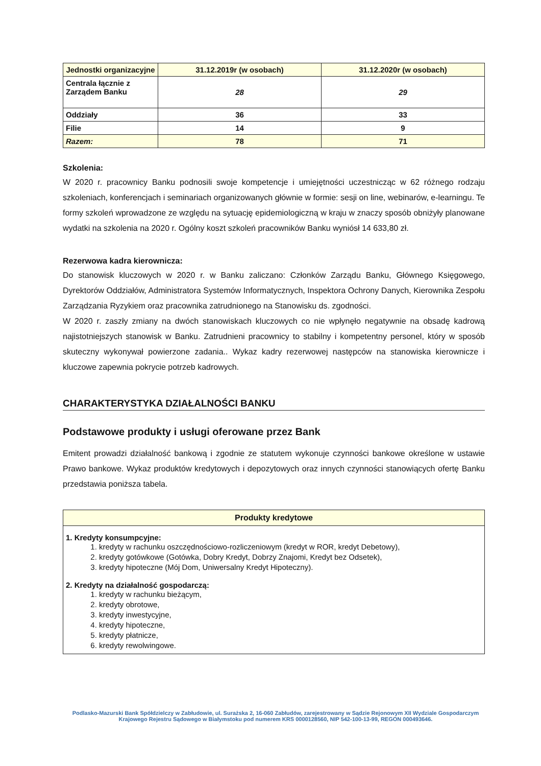| Jednostki organizacyjne | 31.12.2019r (w osobach) | 31.12.2020r (w osobach) |
| --- | --- | --- |
| Centrala łącznie z Zarządem Banku | 28 | 29 |
| Oddziały | 36 | 33 |
| Filie | 14 | 9 |
| Razem: | 78 | 71 |
Szkolenia:
W 2020 r. pracownicy Banku podnosili swoje kompetencje i umiejętności uczestnicząc w 62 różnego rodzaju szkoleniach, konferencjach i seminariach organizowanych głównie w formie: sesji on line, webinarów, e-learningu. Te formy szkoleń wprowadzone ze względu na sytuację epidemiologiczną w kraju w znaczy sposób obniżyły planowane wydatki na szkolenia na 2020 r. Ogólny koszt szkoleń pracowników Banku wyniósł 14 633,80 zł.
Rezerwowa kadra kierownicza:
Do stanowisk kluczowych w 2020 r. w Banku zaliczano: Członków Zarządu Banku, Głównego Księgowego, Dyrektorów Oddziałów, Administratora Systemów Informatycznych, Inspektora Ochrony Danych, Kierownika Zespołu Zarządzania Ryzykiem oraz pracownika zatrudnionego na Stanowisku ds. zgodności.
W 2020 r. zaszły zmiany na dwóch stanowiskach kluczowych co nie wpłynęło negatywnie na obsadę kadrową najistotniejszych stanowisk w Banku. Zatrudnieni pracownicy to stabilny i kompetentny personel, który w sposób skuteczny wykonywał powierzone zadania.. Wykaz kadry rezerwowej następców na stanowiska kierownicze i kluczowe zapewnia pokrycie potrzeb kadrowych.
CHARAKTERYSTYKA DZIAŁALNOŚCI BANKU
Podstawowe produkty i usługi oferowane przez Bank
Emitent prowadzi działalność bankową i zgodnie ze statutem wykonuje czynności bankowe określone w ustawie Prawo bankowe. Wykaz produktów kredytowych i depozytowych oraz innych czynności stanowiących ofertę Banku przedstawia poniższa tabela.
| Produkty kredytowe |
| --- |
| 1. Kredyty konsumpcyjne: 1. kredyty w rachunku oszczędnościowo-rozliczeniowym (kredyt w ROR, kredyt Debetowy), 2. kredyty gotówkowe (Gotówka, Dobry Kredyt, Dobrzy Znajomi, Kredyt bez Odsetek), 3. kredyty hipoteczne (Mój Dom, Uniwersalny Kredyt Hipoteczny). 2. Kredyty na działalność gospodarczą: 1. kredyty w rachunku bieżącym, 2. kredyty obrotowe, 3. kredyty inwestycyjne, 4. kredyty hipoteczne, 5. kredyty płatnicze, 6. kredyty rewolwingowe. |
Podlasko-Mazurski Bank Spółdzielczy w Zabłudowie, ul. Surażska 2, 16-060 Zabłudów, zarejestrowany w Sądzie Rejonowym XII Wydziale Gospodarczym Krajowego Rejestru Sądowego w Białymstoku pod numerem KRS 0000128560, NIP 542-100-13-99, REGON 000493646.